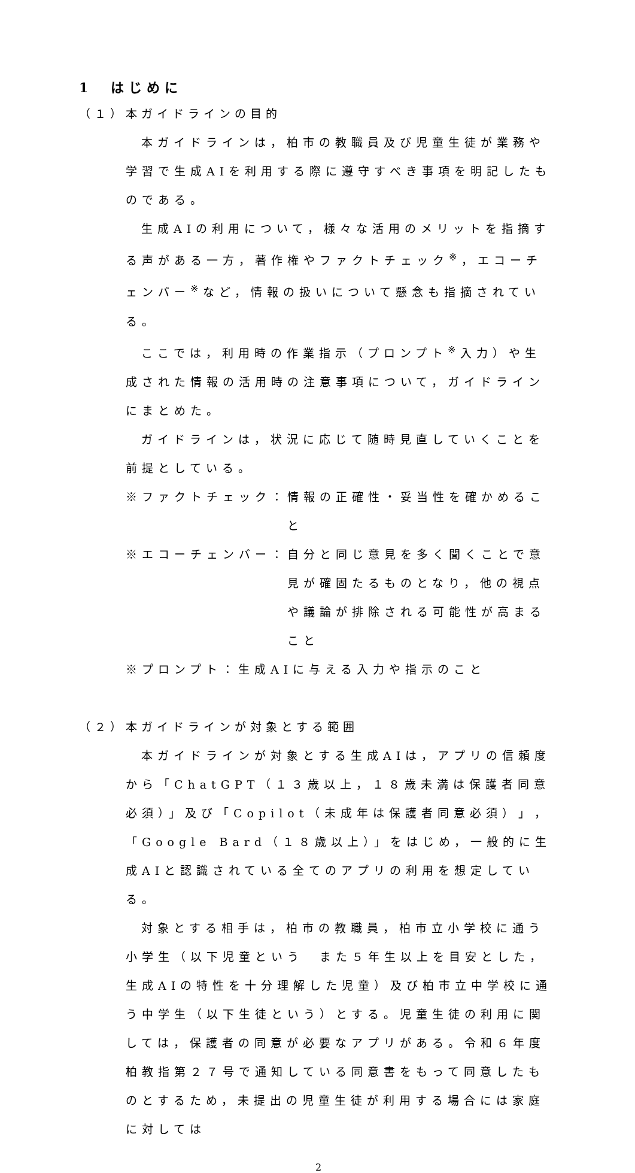1　はじめに
（１）本ガイドラインの目的
本ガイドラインは，柏市の教職員及び児童生徒が業務や学習で生成AIを利用する際に遵守すべき事項を明記したものである。
生成AIの利用について，様々な活用のメリットを指摘する声がある一方，著作権やファクトチェック<sup>※</sup>，エコーチェンバー<sup>※</sup>など，情報の扱いについて懸念も指摘されている。
ここでは，利用時の作業指示（プロンプト<sup>※</sup>入力）や生成された情報の活用時の注意事項について，ガイドラインにまとめた。
ガイドラインは，状況に応じて随時見直していくことを前提としている。
※ファクトチェック： 情報の正確性・妥当性を確かめること
※エコーチェンバー： 自分と同じ意見を多く聞くことで意見が確固たるものとなり，他の視点や議論が排除される可能性が高まること
※プロンプト： 生成AIに与える入力や指示のこと
（２）本ガイドラインが対象とする範囲
本ガイドラインが対象とする生成AIは，アプリの信頼度から「ChatGPT（１３歳以上，１８歳未満は保護者同意必須）」及び「Copilot（未成年は保護者同意必須）」，「Google Bard（１８歳以上）」をはじめ，一般的に生成AIと認識されている全てのアプリの利用を想定している。
対象とする相手は，柏市の教職員，柏市立小学校に通う小学生（以下児童という　また５年生以上を目安とした，生成AIの特性を十分理解した児童）及び柏市立中学校に通う中学生（以下生徒という）とする。児童生徒の利用に関しては，保護者の同意が必要なアプリがある。令和６年度柏教指第２７号で通知している同意書をもって同意したものとするため，未提出の児童生徒が利用する場合には家庭に対しては
2